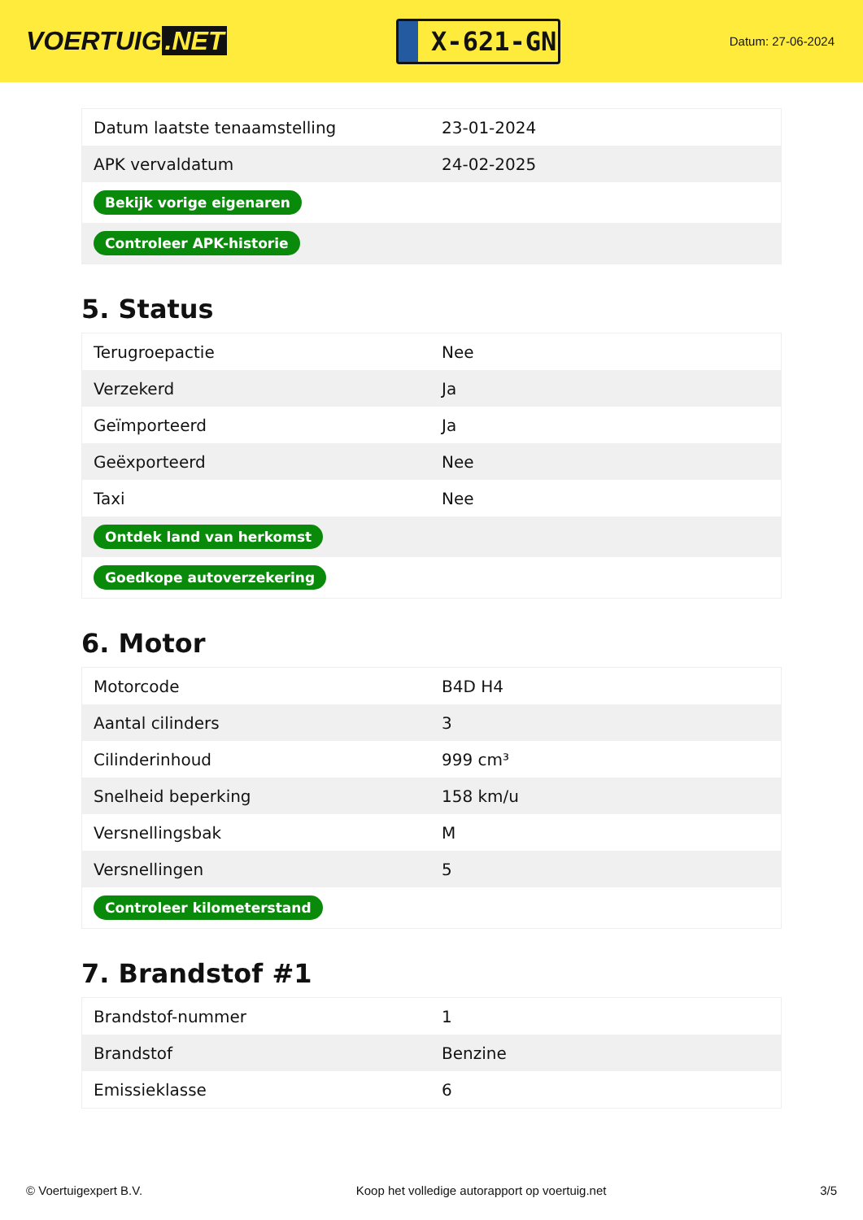VOERTUIG.NET
X-621-GN
Datum: 27-06-2024
| Datum laatste tenaamstelling | 23-01-2024 |
| APK vervaldatum | 24-02-2025 |
| Bekijk vorige eigenaren | |
| Controleer APK-historie | |
5. Status
| Terugroepactie | Nee |
| Verzekerd | Ja |
| Geïmporteerd | Ja |
| Geëxporteerd | Nee |
| Taxi | Nee |
| Ontdek land van herkomst | |
| Goedkope autoverzekering | |
6. Motor
| Motorcode | B4D H4 |
| Aantal cilinders | 3 |
| Cilinderinhoud | 999 cm³ |
| Snelheid beperking | 158 km/u |
| Versnellingsbak | M |
| Versnellingen | 5 |
| Controleer kilometerstand | |
7. Brandstof #1
| Brandstof-nummer | 1 |
| Brandstof | Benzine |
| Emissieklasse | 6 |
© Voertuigexpert B.V. Koop het volledige autorapport op voertuig.net 3/5